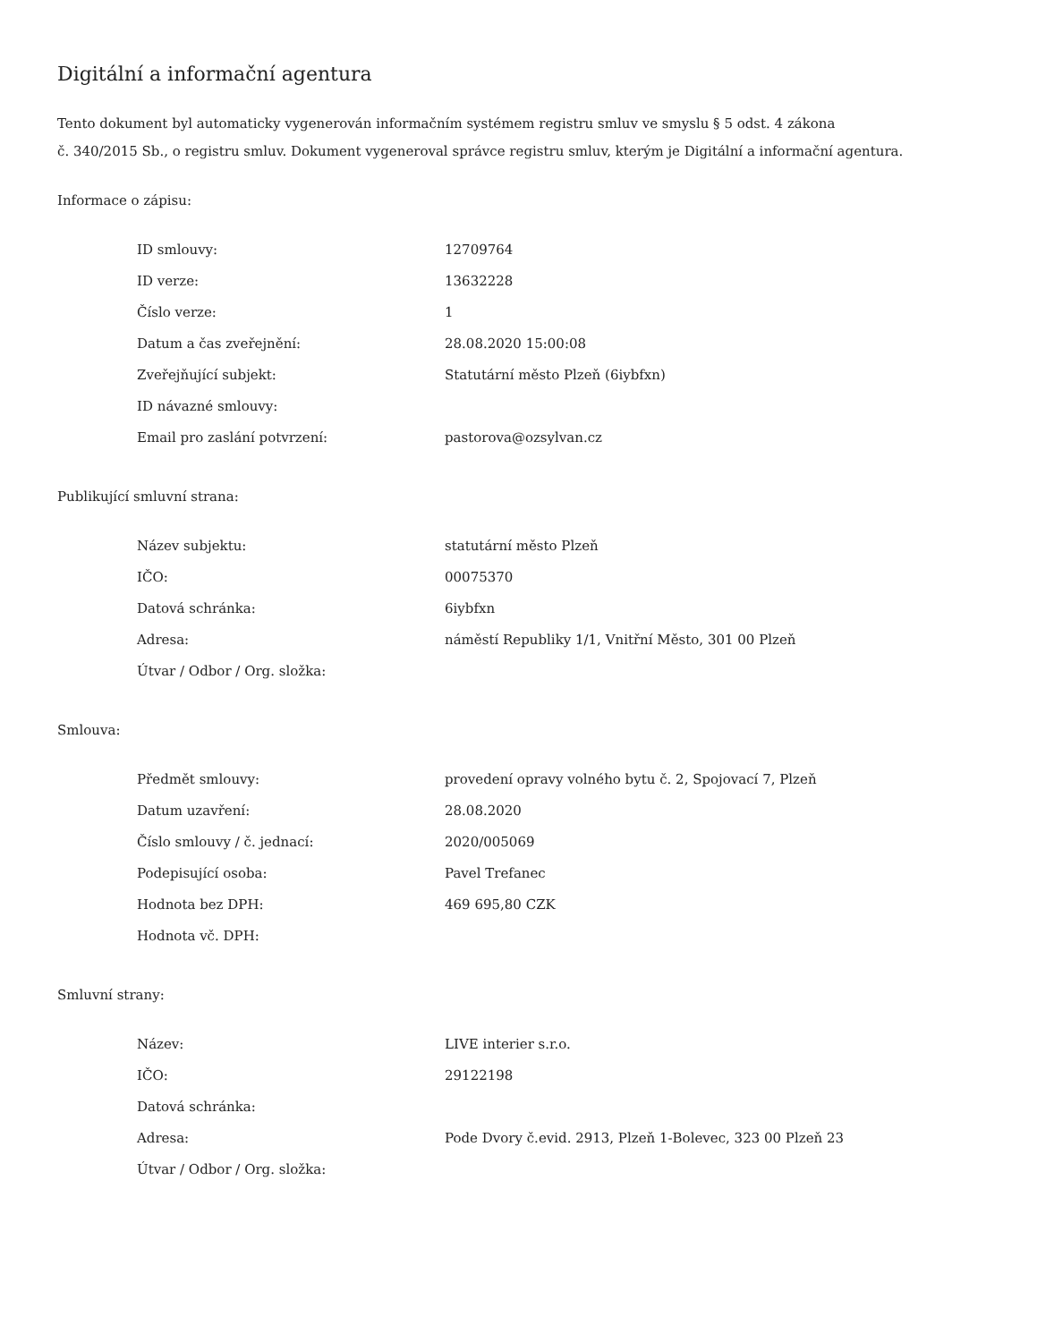Digitální a informační agentura
Tento dokument byl automaticky vygenerován informačním systémem registru smluv ve smyslu § 5 odst. 4 zákona
č. 340/2015 Sb., o registru smluv. Dokument vygeneroval správce registru smluv, kterým je Digitální a informační agentura.
Informace o zápisu:
| ID smlouvy: | 12709764 |
| ID verze: | 13632228 |
| Číslo verze: | 1 |
| Datum a čas zveřejnění: | 28.08.2020 15:00:08 |
| Zveřejňující subjekt: | Statutární město Plzeň (6iybfxn) |
| ID návazné smlouvy: | |
| Email pro zaslání potvrzení: | pastorova@ozsylvan.cz |
Publikující smluvní strana:
| Název subjektu: | statutární město Plzeň |
| IČO: | 00075370 |
| Datová schránka: | 6iybfxn |
| Adresa: | náměstí Republiky 1/1, Vnitřní Město, 301 00 Plzeň |
| Útvar / Odbor / Org. složka: | |
Smlouva:
| Předmět smlouvy: | provedení opravy volného bytu č. 2, Spojovací 7, Plzeň |
| Datum uzavření: | 28.08.2020 |
| Číslo smlouvy / č. jednací: | 2020/005069 |
| Podepisující osoba: | Pavel Trefanec |
| Hodnota bez DPH: | 469 695,80 CZK |
| Hodnota vč. DPH: | |
Smluvní strany:
| Název: | LIVE interier s.r.o. |
| IČO: | 29122198 |
| Datová schránka: | |
| Adresa: | Pode Dvory č.evid. 2913, Plzeň 1-Bolevec, 323 00 Plzeň 23 |
| Útvar / Odbor / Org. složka: | |